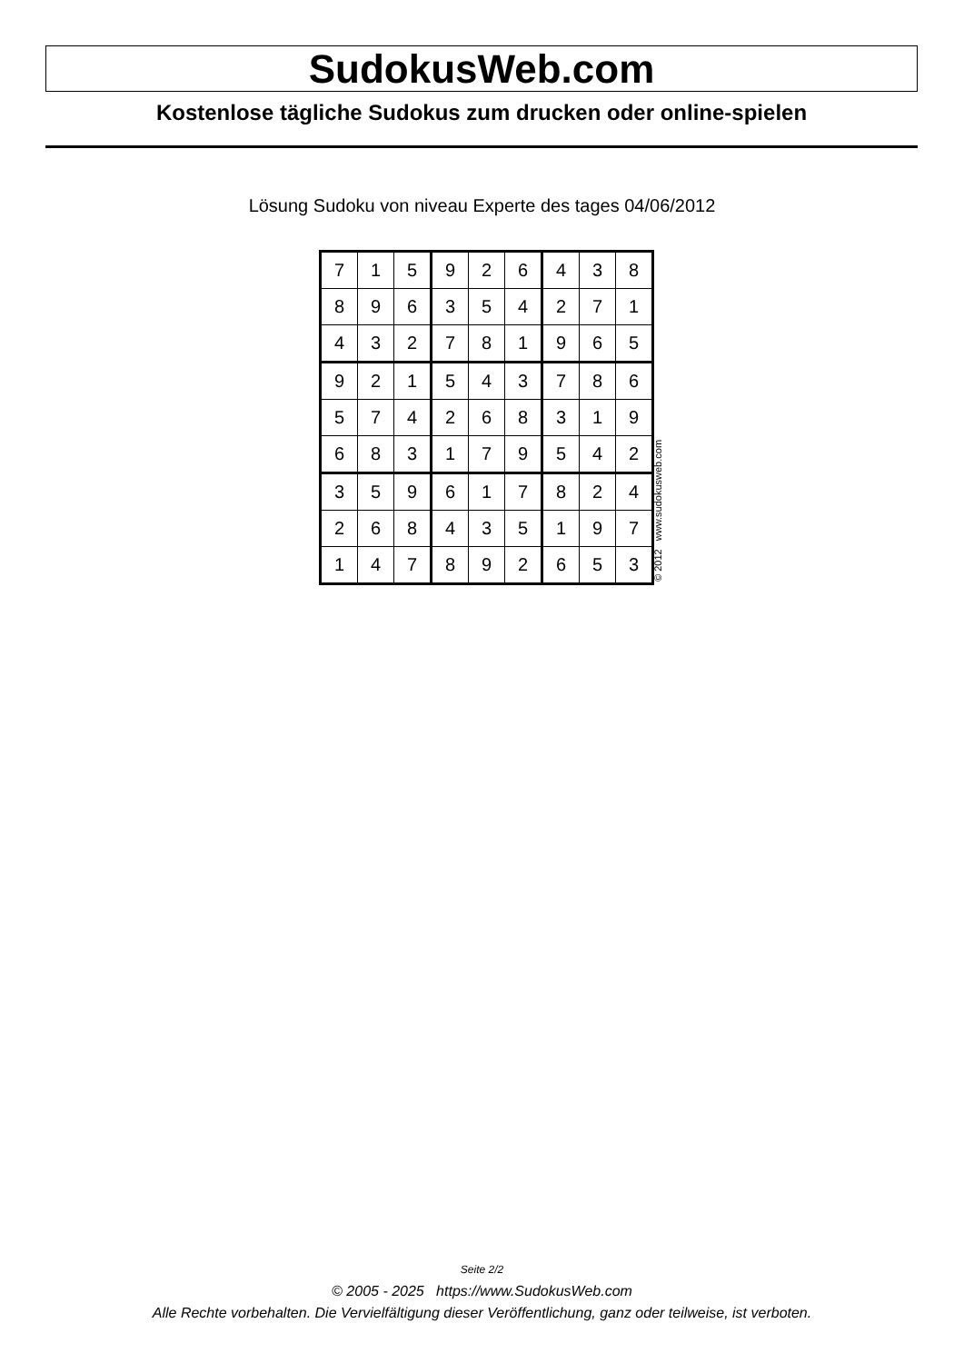SudokusWeb.com
Kostenlose tägliche Sudokus zum drucken oder online-spielen
Lösung Sudoku von niveau Experte des tages 04/06/2012
| 7 | 1 | 5 | 9 | 2 | 6 | 4 | 3 | 8 |
| 8 | 9 | 6 | 3 | 5 | 4 | 2 | 7 | 1 |
| 4 | 3 | 2 | 7 | 8 | 1 | 9 | 6 | 5 |
| 9 | 2 | 1 | 5 | 4 | 3 | 7 | 8 | 6 |
| 5 | 7 | 4 | 2 | 6 | 8 | 3 | 1 | 9 |
| 6 | 8 | 3 | 1 | 7 | 9 | 5 | 4 | 2 |
| 3 | 5 | 9 | 6 | 1 | 7 | 8 | 2 | 4 |
| 2 | 6 | 8 | 4 | 3 | 5 | 1 | 9 | 7 |
| 1 | 4 | 7 | 8 | 9 | 2 | 6 | 5 | 3 |
© 2012 www.sudokusweb.com
Seite 2/2
© 2005 - 2025 https://www.SudokusWeb.com
Alle Rechte vorbehalten. Die Vervielfältigung dieser Veröffentlichung, ganz oder teilweise, ist verboten.